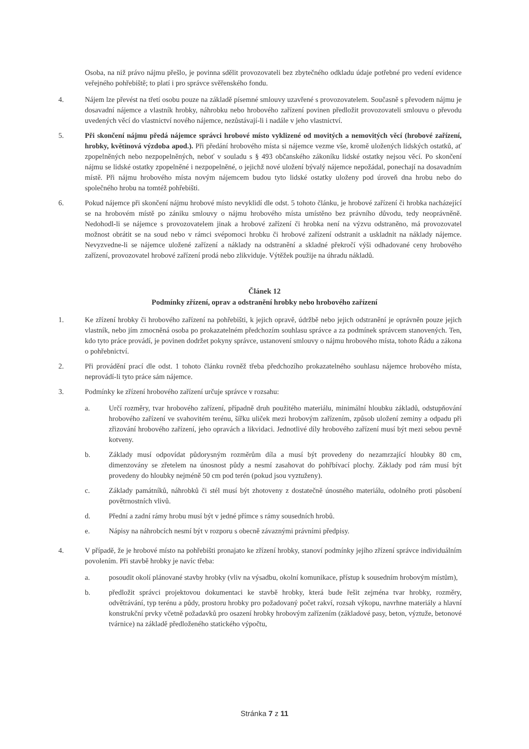Osoba, na niž právo nájmu přešlo, je povinna sdělit provozovateli bez zbytečného odkladu údaje potřebné pro vedení evidence veřejného pohřebiště; to platí i pro správce svěřenského fondu.
4. Nájem lze převést na třetí osobu pouze na základě písemné smlouvy uzavřené s provozovatelem. Současně s převodem nájmu je dosavadní nájemce a vlastník hrobky, náhrobku nebo hrobového zařízení povinen předložit provozovateli smlouvu o převodu uvedených věcí do vlastnictví nového nájemce, nezůstávají-li i nadále v jeho vlastnictví.
5. Při skončení nájmu předá nájemce správci hrobové místo vyklizené od movitých a nemovitých věcí (hrobové zařízení, hrobky, květinová výzdoba apod.). Při předání hrobového místa si nájemce vezme vše, kromě uložených lidských ostatků, ať zpopelněných nebo nezpopelněných, neboť v souladu s § 493 občanského zákoníku lidské ostatky nejsou věcí. Po skončení nájmu se lidské ostatky zpopelněné i nezpopelněné, o jejichž nové uložení bývalý nájemce nepožádal, ponechají na dosavadním místě. Při nájmu hrobového místa novým nájemcem budou tyto lidské ostatky uloženy pod úroveň dna hrobu nebo do společného hrobu na tomtéž pohřebišti.
6. Pokud nájemce při skončení nájmu hrobové místo nevyklidí dle odst. 5 tohoto článku, je hrobové zařízení či hrobka nacházející se na hrobovém místě po zániku smlouvy o nájmu hrobového místa umístěno bez právního důvodu, tedy neoprávněně. Nedohodl-li se nájemce s provozovatelem jinak a hrobové zařízení či hrobka není na výzvu odstraněno, má provozovatel možnost obrátit se na soud nebo v rámci svépomoci hrobku či hrobové zařízení odstranit a uskladnit na náklady nájemce. Nevyzvedne-li se nájemce uložené zařízení a náklady na odstranění a skladné překročí výši odhadované ceny hrobového zařízení, provozovatel hrobové zařízení prodá nebo zlikviduje. Výtěžek použije na úhradu nákladů.
Článek 12
Podmínky zřízení, oprav a odstranění hrobky nebo hrobového zařízení
1. Ke zřízení hrobky či hrobového zařízení na pohřebišti, k jejich opravě, údržbě nebo jejich odstranění je oprávněn pouze jejich vlastník, nebo jím zmocněná osoba po prokazatelném předchozím souhlasu správce a za podmínek správcem stanovených. Ten, kdo tyto práce provádí, je povinen dodržet pokyny správce, ustanovení smlouvy o nájmu hrobového místa, tohoto Řádu a zákona o pohřebnictví.
2. Při provádění prací dle odst. 1 tohoto článku rovněž třeba předchozího prokazatelného souhlasu nájemce hrobového místa, neprovádí-li tyto práce sám nájemce.
3. Podmínky ke zřízení hrobového zařízení určuje správce v rozsahu:
a. Určí rozměry, tvar hrobového zařízení, případně druh použitého materiálu, minimální hloubku základů, odstupňování hrobového zařízení ve svahovitém terénu, šířku uliček mezi hrobovým zařízením, způsob uložení zeminy a odpadu při zřizování hrobového zařízení, jeho opravách a likvidaci. Jednotlivé díly hrobového zařízení musí být mezi sebou pevně kotveny.
b. Základy musí odpovídat půdorysným rozměrům díla a musí být provedeny do nezamrzající hloubky 80 cm, dimenzovány se zřetelem na únosnost půdy a nesmí zasahovat do pohřbívací plochy. Základy pod rám musí být provedeny do hloubky nejméně 50 cm pod terén (pokud jsou vyztuženy).
c. Základy památníků, náhrobků či stél musí být zhotoveny z dostatečně únosného materiálu, odolného proti působení povětrnostních vlivů.
d. Přední a zadní rámy hrobu musí být v jedné přímce s rámy sousedních hrobů.
e. Nápisy na náhrobcích nesmí být v rozporu s obecně závaznými právními předpisy.
4. V případě, že je hrobové místo na pohřebišti pronajato ke zřízení hrobky, stanoví podmínky jejího zřízení správce individuálním povolením. Při stavbě hrobky je navíc třeba:
a. posoudit okolí plánované stavby hrobky (vliv na výsadbu, okolní komunikace, přístup k sousedním hrobovým místům),
b. předložit správci projektovou dokumentaci ke stavbě hrobky, která bude řešit zejména tvar hrobky, rozměry, odvětrávání, typ terénu a půdy, prostoru hrobky pro požadovaný počet rakví, rozsah výkopu, navrhne materiály a hlavní konstrukční prvky včetně požadavků pro osazení hrobky hrobovým zařízením (základové pasy, beton, výztuže, betonové tvárnice) na základě předloženého statického výpočtu,
Stránka 7 z 11